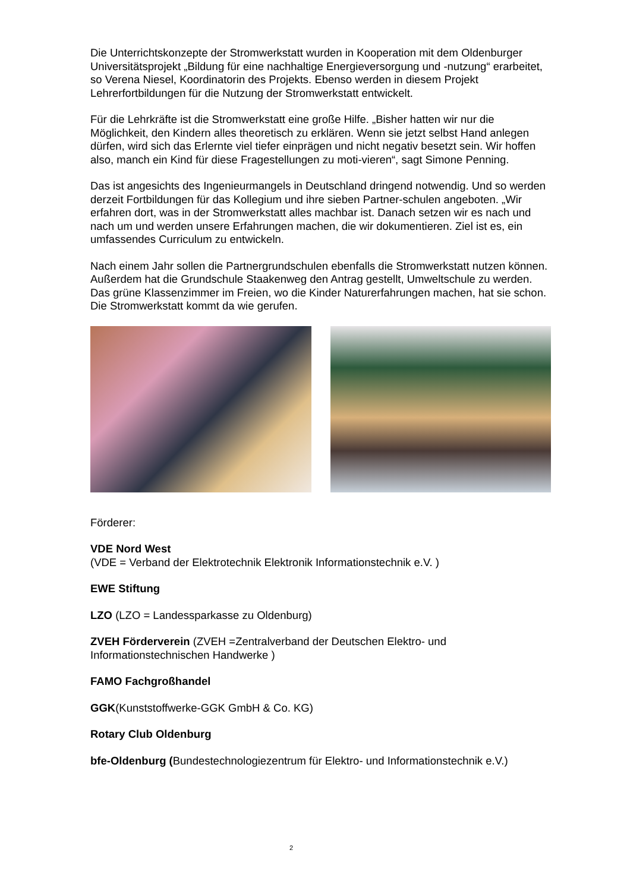Die Unterrichtskonzepte der Stromwerkstatt wurden in Kooperation mit dem Oldenburger Universitätsprojekt „Bildung für eine nachhaltige Energieversorgung und -nutzung“ erarbeitet, so Verena Niesel, Koordinatorin des Projekts. Ebenso werden in diesem Projekt Lehrerfortbildungen für die Nutzung der Stromwerkstatt entwickelt.
Für die Lehrkräfte ist die Stromwerkstatt eine große Hilfe. „Bisher hatten wir nur die Möglichkeit, den Kindern alles theoretisch zu erklären. Wenn sie jetzt selbst Hand anlegen dürfen, wird sich das Erlernte viel tiefer einprägen und nicht negativ besetzt sein. Wir hoffen also, manch ein Kind für diese Fragestellungen zu moti-vieren“, sagt Simone Penning.
Das ist angesichts des Ingenieurmangels in Deutschland dringend notwendig. Und so werden derzeit Fortbildungen für das Kollegium und ihre sieben Partner-schulen angeboten. „Wir erfahren dort, was in der Stromwerkstatt alles machbar ist. Danach setzen wir es nach und nach um und werden unsere Erfahrungen machen, die wir dokumentieren. Ziel ist es, ein umfassendes Curriculum zu entwickeln.
Nach einem Jahr sollen die Partnergrundschulen ebenfalls die Stromwerkstatt nutzen können. Außerdem hat die Grundschule Staakenweg den Antrag gestellt, Umweltschule zu werden. Das grüne Klassenzimmer im Freien, wo die Kinder Naturerfahrungen machen, hat sie schon. Die Stromwerkstatt kommt da wie gerufen.
Förderer:
VDE Nord West
(VDE = Verband der Elektrotechnik Elektronik Informationstechnik e.V. )
EWE Stiftung
LZO (LZO = Landessparkasse zu Oldenburg)
ZVEH Förderverein (ZVEH =Zentralverband der Deutschen Elektro- und Informationstechnischen Handwerke )
FAMO Fachgroßhandel
GGK(Kunststoffwerke-GGK GmbH & Co. KG)
Rotary Club Oldenburg
bfe-Oldenburg (Bundestechnologiezentrum für Elektro- und Informationstechnik e.V.)
2